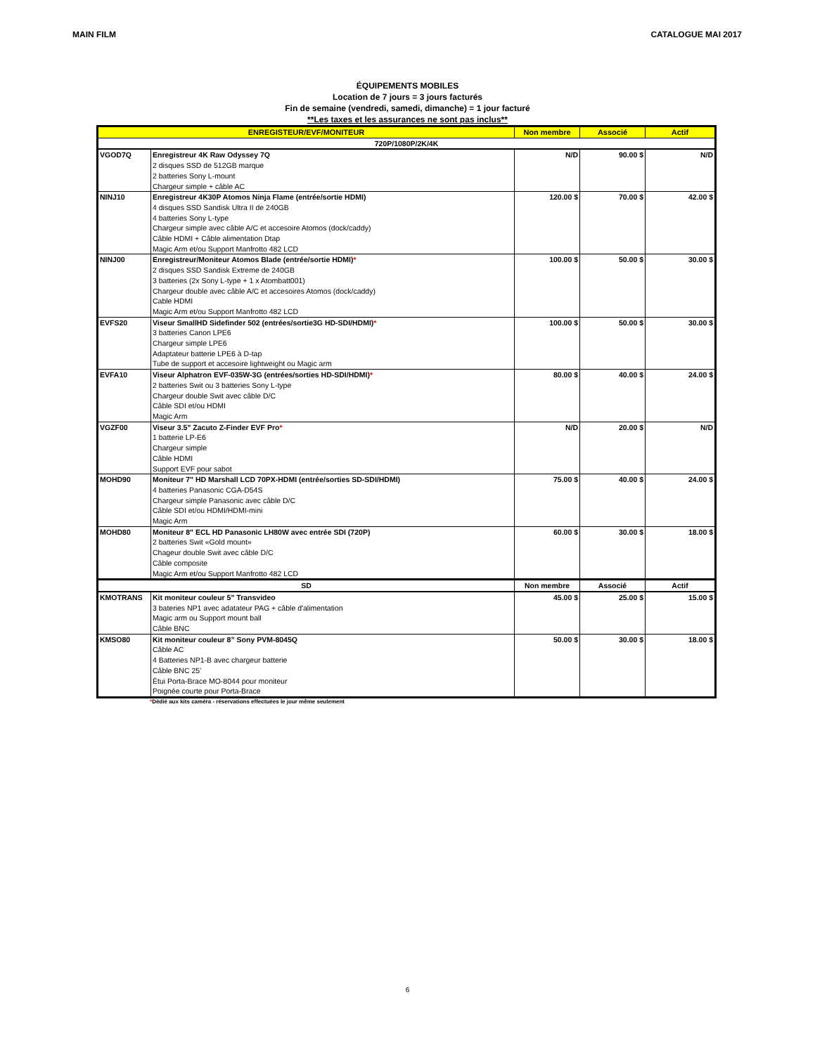MAIN FILM CATALOGUE MAI 2017
ÉQUIPEMENTS MOBILES
Location de 7 jours = 3 jours facturés
Fin de semaine (vendredi, samedi, dimanche) = 1 jour facturé
**Les taxes et les assurances ne sont pas inclus**
| ENREGISTEUR/EVF/MONITEUR | | Non membre | Associé | Actif |
| --- | --- | --- | --- | --- |
| 720P/1080P/2K/4K | | | | |
| VGOD7Q | Enregistreur 4K Raw Odyssey 7Q 2 disques SSD de 512GB marque 2 batteries Sony L-mount Chargeur simple + câble AC | N/D | 90.00 $ | N/D |
| NINJ10 | Enregistreur 4K30P Atomos Ninja Flame (entrée/sortie HDMI) 4 disques SSD Sandisk Ultra II de 240GB 4 batteries Sony L-type Chargeur simple avec câble A/C et accesoire Atomos (dock/caddy) Câble HDMI + Câble alimentation Dtap Magic Arm et/ou Support Manfrotto 482 LCD | 120.00 $ | 70.00 $ | 42.00 $ |
| NINJ00 | Enregistreur/Moniteur Atomos Blade (entrée/sortie HDMI) * 2 disques SSD Sandisk Extreme de 240GB 3 batteries (2x Sony L-type + 1 x Atombatt001) Chargeur double avec câble A/C et accesoires Atomos (dock/caddy) Cable HDMI Magic Arm et/ou Support Manfrotto 482 LCD | 100.00 $ | 50.00 $ | 30.00 $ |
| EVFS20 | Viseur SmallHD Sidefinder 502 (entrées/sortie3G HD-SDI/HDMI) * 3 batteries Canon LPE6 Chargeur simple LPE6 Adaptateur batterie LPE6 à D-tap Tube de support et accesoire lightweight ou Magic arm | 100.00 $ | 50.00 $ | 30.00 $ |
| EVFA10 | Viseur Alphatron EVF-035W-3G (entrées/sorties HD-SDI/HDMI) * 2 batteries Swit ou 3 batteries Sony L-type Chargeur double Swit avec câble D/C Câble SDI et/ou HDMI Magic Arm | 80.00 $ | 40.00 $ | 24.00 $ |
| VGZF00 | Viseur 3.5" Zacuto Z-Finder EVF Pro * 1 batterie LP-E6 Chargeur simple Câble HDMI Support EVF pour sabot | N/D | 20.00 $ | N/D |
| MOHD90 | Moniteur 7" HD Marshall LCD 70PX-HDMI (entrée/sorties SD-SDI/HDMI) 4 batteries Panasonic CGA-D54S Chargeur simple Panasonic avec câble D/C Câble SDI et/ou HDMI/HDMI-mini Magic Arm | 75.00 $ | 40.00 $ | 24.00 $ |
| MOHD80 | Moniteur 8" ECL HD Panasonic LH80W avec entrée SDI (720P) 2 batteries Swit «Gold mount» Chageur double Swit avec câble D/C Câble composite Magic Arm et/ou Support Manfrotto 482 LCD | 60.00 $ | 30.00 $ | 18.00 $ |
| SD | | Non membre | Associé | Actif |
| KMOTRANS | Kit moniteur couleur 5" Transvideo 3 bateries NP1 avec adatateur PAG + câble d'alimentation Magic arm ou Support mount ball Câble BNC | 45.00 $ | 25.00 $ | 15.00 $ |
| KMSO80 | Kit moniteur couleur 8” Sony PVM-8045Q Câble AC 4 Batteries NP1-B avec chargeur batterie Câble BNC 25’ Étui Porta-Brace MO-8044 pour moniteur Poignée courte pour Porta-Brace | 50.00 $ | 30.00 $ | 18.00 $ |
*Dédié aux kits caméra - réservations effectuées le jour même seulement
6